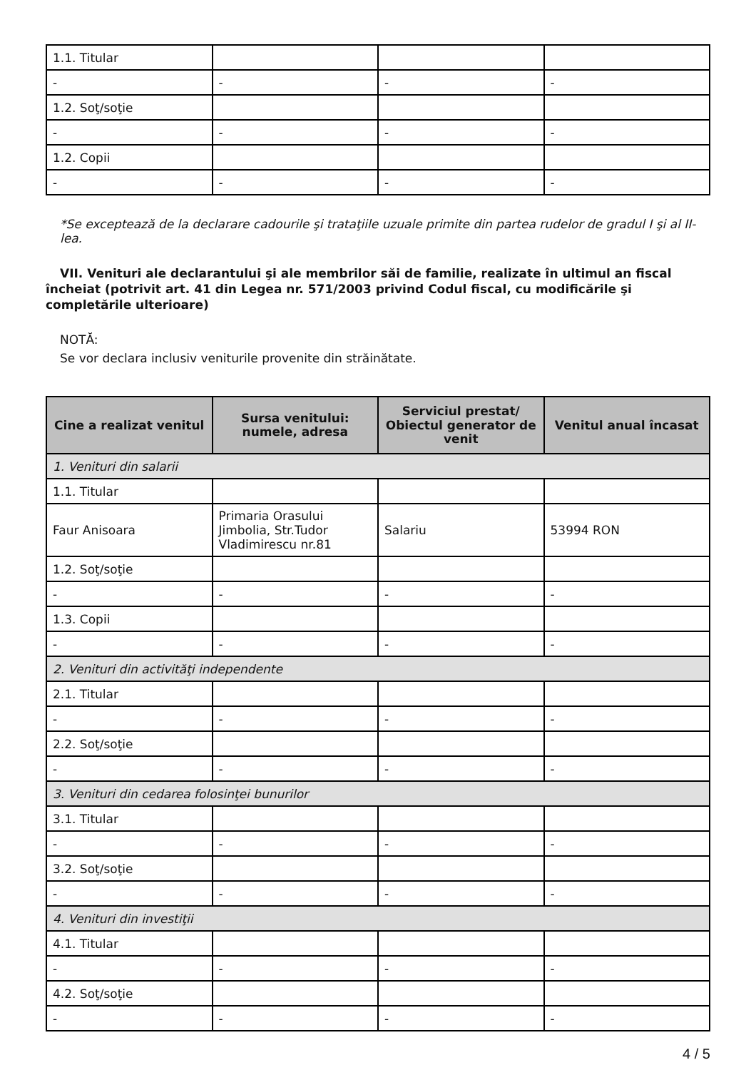| 1.1. Titular | | | |
| - | - | - | - |
| 1.2. Soţ/soţie | | | |
| - | - | - | - |
| 1.2. Copii | | | |
| - | - | - | - |
*Se exceptează de la declarare cadourile şi trataţiile uzuale primite din partea rudelor de gradul I şi al II-lea.
VII. Venituri ale declarantului şi ale membrilor săi de familie, realizate în ultimul an fiscal încheiat (potrivit art. 41 din Legea nr. 571/2003 privind Codul fiscal, cu modificările şi completările ulterioare)
NOTĂ:
Se vor declara inclusiv veniturile provenite din străinătate.
| Cine a realizat venitul | Sursa venitului: numele, adresa | Serviciul prestat/ Obiectul generator de venit | Venitul anual încasat |
| --- | --- | --- | --- |
| 1. Venituri din salarii | | | |
| 1.1. Titular | | | |
| Faur Anisoara | Primaria Orasului Jimbolia, Str.Tudor Vladimirescu nr.81 | Salariu | 53994 RON |
| 1.2. Soţ/soţie | | | |
| - | - | - | - |
| 1.3. Copii | | | |
| - | - | - | - |
| 2. Venituri din activităţi independente | | | |
| 2.1. Titular | | | |
| - | - | - | - |
| 2.2. Soţ/soţie | | | |
| - | - | - | - |
| 3. Venituri din cedarea folosinţei bunurilor | | | |
| 3.1. Titular | | | |
| - | - | - | - |
| 3.2. Soţ/soţie | | | |
| - | - | - | - |
| 4. Venituri din investiţii | | | |
| 4.1. Titular | | | |
| - | - | - | - |
| 4.2. Soţ/soţie | | | |
| - | - | - | - |
4 / 5